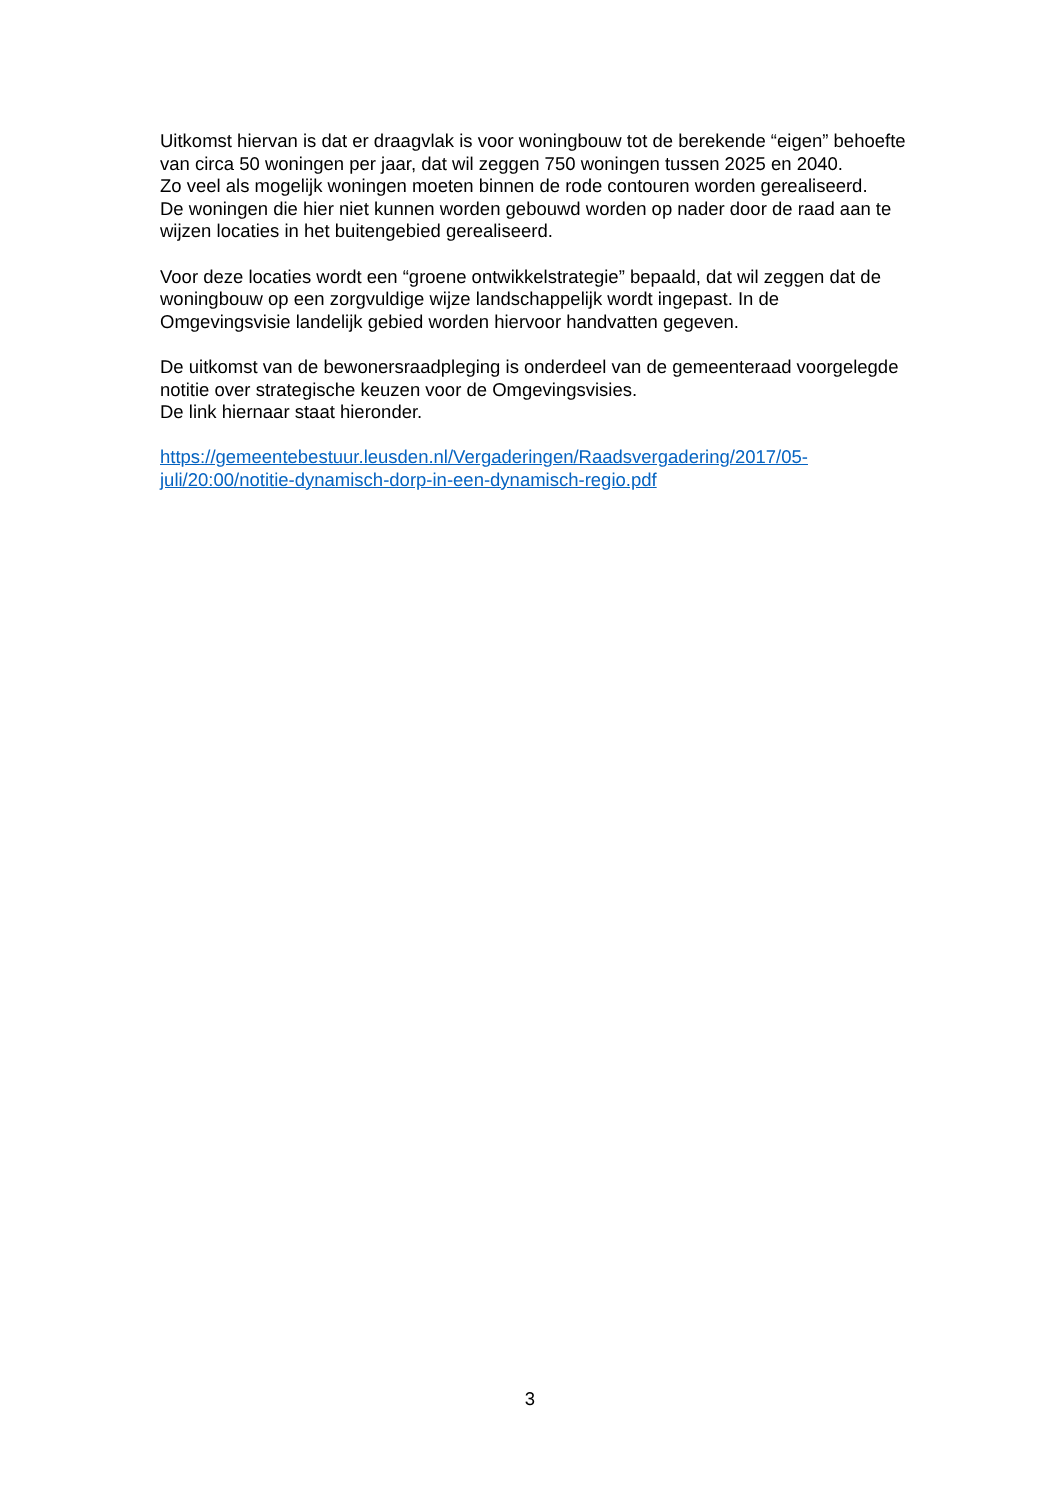Uitkomst hiervan is dat er draagvlak is voor woningbouw tot de berekende “eigen” behoefte van circa 50 woningen per jaar, dat wil zeggen 750 woningen tussen 2025 en 2040.
Zo veel als mogelijk woningen moeten binnen de rode contouren worden gerealiseerd.
De woningen die hier niet kunnen worden gebouwd worden op nader door de raad aan te wijzen locaties in het buitengebied gerealiseerd.
Voor deze locaties wordt een “groene ontwikkelstrategie” bepaald, dat wil zeggen dat de woningbouw op een zorgvuldige wijze landschappelijk wordt ingepast. In de Omgevingsvisie landelijk gebied worden hiervoor handvatten gegeven.
De uitkomst van de bewonersraadpleging is onderdeel van de gemeenteraad voorgelegde notitie over strategische keuzen voor de Omgevingsvisies.
De link hiernaar staat hieronder.
https://gemeentebestuur.leusden.nl/Vergaderingen/Raadsvergadering/2017/05-juli/20:00/notitie-dynamisch-dorp-in-een-dynamisch-regio.pdf
3